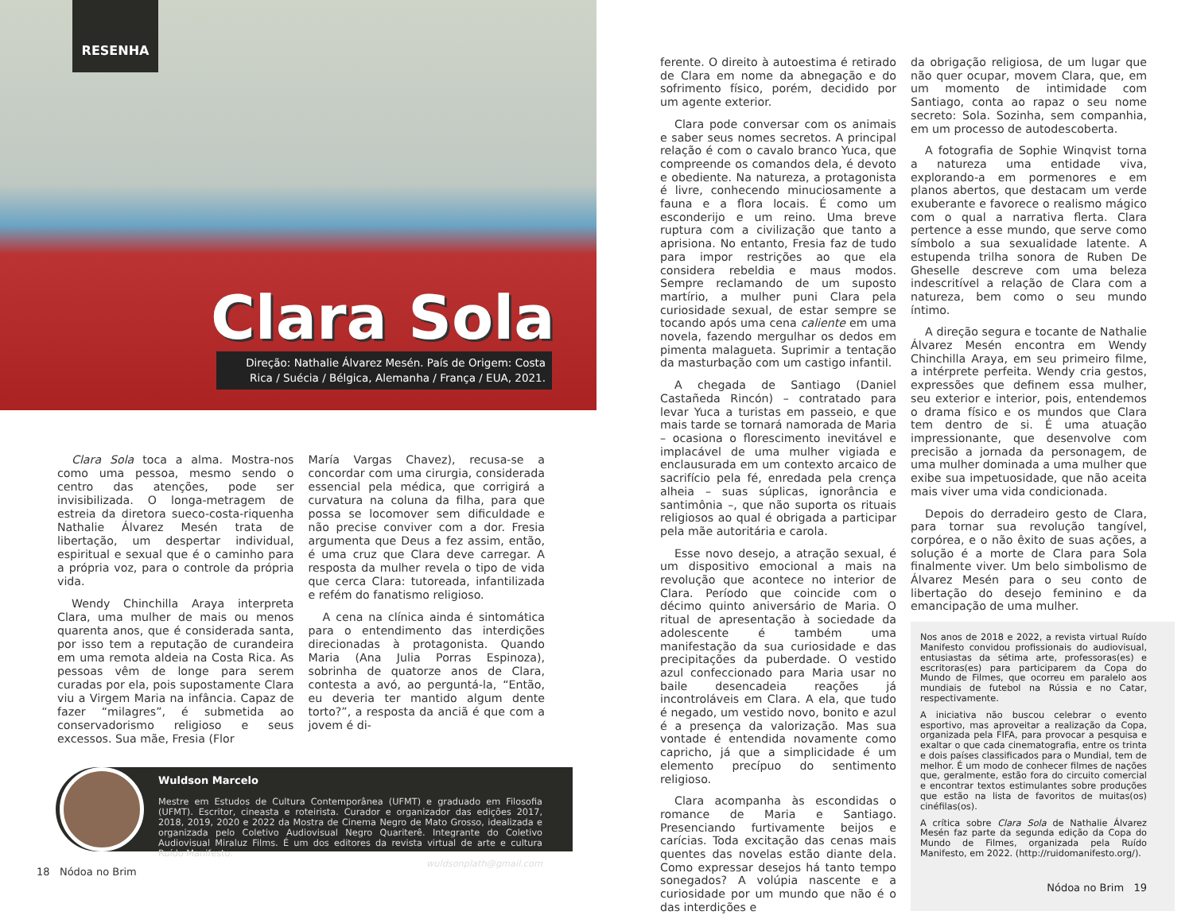RESENHA
Clara Sola
Direção: Nathalie Álvarez Mesén. País de Origem: Costa Rica / Suécia / Bélgica, Alemanha / França / EUA, 2021.
Clara Sola toca a alma. Mostra-nos como uma pessoa, mesmo sendo o centro das atenções, pode ser invisibilizada. O longa-metragem de estreia da diretora sueco-costa-riquenha Nathalie Álvarez Mesén trata de libertação, um despertar individual, espiritual e sexual que é o caminho para a própria voz, para o controle da própria vida.
Wendy Chinchilla Araya interpreta Clara, uma mulher de mais ou menos quarenta anos, que é considerada santa, por isso tem a reputação de curandeira em uma remota aldeia na Costa Rica. As pessoas vêm de longe para serem curadas por ela, pois supostamente Clara viu a Virgem Maria na infância. Capaz de fazer “milagres”, é submetida ao conservadorismo religioso e seus excessos. Sua mãe, Fresia (Flor
María Vargas Chavez), recusa-se a concordar com uma cirurgia, considerada essencial pela médica, que corrigirá a curvatura na coluna da filha, para que possa se locomover sem dificuldade e não precise conviver com a dor. Fresia argumenta que Deus a fez assim, então, é uma cruz que Clara deve carregar. A resposta da mulher revela o tipo de vida que cerca Clara: tutoreada, infantilizada e refém do fanatismo religioso.
A cena na clínica ainda é sintomática para o entendimento das interdições direcionadas à protagonista. Quando Maria (Ana Julia Porras Espinoza), sobrinha de quatorze anos de Clara, contesta a avó, ao perguntá-la, “Então, eu deveria ter mantido algum dente torto?”, a resposta da anciã é que com a jovem é di-
Wuldson Marcelo
Mestre em Estudos de Cultura Contemporânea (UFMT) e graduado em Filosofia (UFMT). Escritor, cineasta e roteirista. Curador e organizador das edições 2017, 2018, 2019, 2020 e 2022 da Mostra de Cinema Negro de Mato Grosso, idealizada e organizada pelo Coletivo Audiovisual Negro Quariterê. Integrante do Coletivo Audiovisual Miraluz Films. É um dos editores da revista virtual de arte e cultura Ruído Manifesto.
wuldsonplath@gmail.com
18 Nódoa no Brim
ferente. O direito à autoestima é retirado de Clara em nome da abnegação e do sofrimento físico, porém, decidido por um agente exterior.
Clara pode conversar com os animais e saber seus nomes secretos. A principal relação é com o cavalo branco Yuca, que compreende os comandos dela, é devoto e obediente. Na natureza, a protagonista é livre, conhecendo minuciosamente a fauna e a flora locais. É como um esconderijo e um reino. Uma breve ruptura com a civilização que tanto a aprisiona. No entanto, Fresia faz de tudo para impor restrições ao que ela considera rebeldia e maus modos. Sempre reclamando de um suposto martírio, a mulher puni Clara pela curiosidade sexual, de estar sempre se tocando após uma cena caliente em uma novela, fazendo mergulhar os dedos em pimenta malagueta. Suprimir a tentação da masturbação com um castigo infantil.
A chegada de Santiago (Daniel Castañeda Rincón) – contratado para levar Yuca a turistas em passeio, e que mais tarde se tornará namorada de Maria – ocasiona o florescimento inevitável e implacável de uma mulher vigiada e enclausurada em um contexto arcaico de sacrifício pela fé, enredada pela crença alheia – suas súplicas, ignorância e santimônia –, que não suporta os rituais religiosos ao qual é obrigada a participar pela mãe autoritária e carola.
Esse novo desejo, a atração sexual, é um dispositivo emocional a mais na revolução que acontece no interior de Clara. Período que coincide com o décimo quinto aniversário de Maria. O ritual de apresentação à sociedade da adolescente é também uma manifestação da sua curiosidade e das precipitações da puberdade. O vestido azul confeccionado para Maria usar no baile desencadeia reações já incontroláveis em Clara. A ela, que tudo é negado, um vestido novo, bonito e azul é a presença da valorização. Mas sua vontade é entendida novamente como capricho, já que a simplicidade é um elemento precípuo do sentimento religioso.
Clara acompanha às escondidas o romance de Maria e Santiago. Presenciando furtivamente beijos e carícias. Toda excitação das cenas mais quentes das novelas estão diante dela. Como expressar desejos há tanto tempo sonegados? A volúpia nascente e a curiosidade por um mundo que não é o das interdições e
da obrigação religiosa, de um lugar que não quer ocupar, movem Clara, que, em um momento de intimidade com Santiago, conta ao rapaz o seu nome secreto: Sola. Sozinha, sem companhia, em um processo de autodescoberta.
A fotografia de Sophie Winqvist torna a natureza uma entidade viva, explorando-a em pormenores e em planos abertos, que destacam um verde exuberante e favorece o realismo mágico com o qual a narrativa flerta. Clara pertence a esse mundo, que serve como símbolo a sua sexualidade latente. A estupenda trilha sonora de Ruben De Gheselle descreve com uma beleza indescritível a relação de Clara com a natureza, bem como o seu mundo íntimo.
A direção segura e tocante de Nathalie Álvarez Mesén encontra em Wendy Chinchilla Araya, em seu primeiro filme, a intérprete perfeita. Wendy cria gestos, expressões que definem essa mulher, seu exterior e interior, pois, entendemos o drama físico e os mundos que Clara tem dentro de si. É uma atuação impressionante, que desenvolve com precisão a jornada da personagem, de uma mulher dominada a uma mulher que exibe sua impetuosidade, que não aceita mais viver uma vida condicionada.
Depois do derradeiro gesto de Clara, para tornar sua revolução tangível, corpórea, e o não êxito de suas ações, a solução é a morte de Clara para Sola finalmente viver. Um belo simbolismo de Álvarez Mesén para o seu conto de libertação do desejo feminino e da emancipação de uma mulher.
Nos anos de 2018 e 2022, a revista virtual Ruído Manifesto convidou profissionais do audiovisual, entusiastas da sétima arte, professoras(es) e escritoras(es) para participarem da Copa do Mundo de Filmes, que ocorreu em paralelo aos mundiais de futebol na Rússia e no Catar, respectivamente.
A iniciativa não buscou celebrar o evento esportivo, mas aproveitar a realização da Copa, organizada pela FIFA, para provocar a pesquisa e exaltar o que cada cinematografia, entre os trinta e dois países classificados para o Mundial, tem de melhor. É um modo de conhecer filmes de nações que, geralmente, estão fora do circuito comercial e encontrar textos estimulantes sobre produções que estão na lista de favoritos de muitas(os) cinéfilas(os).
A crítica sobre Clara Sola de Nathalie Álvarez Mesén faz parte da segunda edição da Copa do Mundo de Filmes, organizada pela Ruído Manifesto, em 2022. (http://ruidomanifesto.org/).
Nódoa no Brim 19